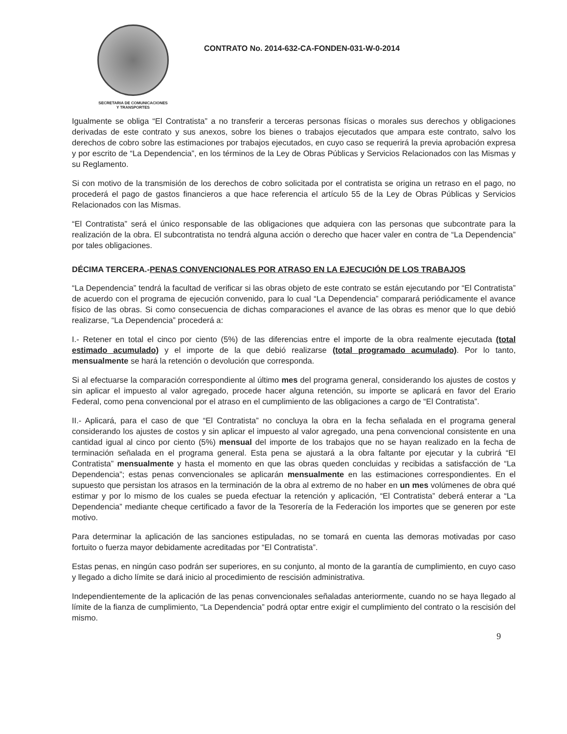SECRETARIA DE COMUNICACIONES
Y TRANSPORTES
CONTRATO No. 2014-632-CA-FONDEN-031-W-0-2014
Igualmente se obliga “El Contratista” a no transferir a terceras personas físicas o morales sus derechos y obligaciones derivadas de este contrato y sus anexos, sobre los bienes o trabajos ejecutados que ampara este contrato, salvo los derechos de cobro sobre las estimaciones por trabajos ejecutados, en cuyo caso se requerirá la previa aprobación expresa y por escrito de “La Dependencia”, en los términos de la Ley de Obras Públicas y Servicios Relacionados con las Mismas y su Reglamento.
Si con motivo de la transmisión de los derechos de cobro solicitada por el contratista se origina un retraso en el pago, no procederá el pago de gastos financieros a que hace referencia el artículo 55 de la Ley de Obras Públicas y Servicios Relacionados con las Mismas.
“El Contratista” será el único responsable de las obligaciones que adquiera con las personas que subcontrate para la realización de la obra. El subcontratista no tendrá alguna acción o derecho que hacer valer en contra de “La Dependencia” por tales obligaciones.
DÉCIMA TERCERA.-PENAS CONVENCIONALES POR ATRASO EN LA EJECUCIÓN DE LOS TRABAJOS
“La Dependencia” tendrá la facultad de verificar si las obras objeto de este contrato se están ejecutando por “El Contratista” de acuerdo con el programa de ejecución convenido, para lo cual “La Dependencia” comparará periódicamente el avance físico de las obras. Si como consecuencia de dichas comparaciones el avance de las obras es menor que lo que debió realizarse, “La Dependencia” procederá a:
I.- Retener en total el cinco por ciento (5%) de las diferencias entre el importe de la obra realmente ejecutada (total estimado acumulado) y el importe de la que debió realizarse (total programado acumulado). Por lo tanto, mensualmente se hará la retención o devolución que corresponda.
Si al efectuarse la comparación correspondiente al último mes del programa general, considerando los ajustes de costos y sin aplicar el impuesto al valor agregado, procede hacer alguna retención, su importe se aplicará en favor del Erario Federal, como pena convencional por el atraso en el cumplimiento de las obligaciones a cargo de “El Contratista”.
II.- Aplicará, para el caso de que “El Contratista” no concluya la obra en la fecha señalada en el programa general considerando los ajustes de costos y sin aplicar el impuesto al valor agregado, una pena convencional consistente en una cantidad igual al cinco por ciento (5%) mensual del importe de los trabajos que no se hayan realizado en la fecha de terminación señalada en el programa general. Esta pena se ajustará a la obra faltante por ejecutar y la cubrirá “El Contratista” mensualmente y hasta el momento en que las obras queden concluidas y recibidas a satisfacción de “La Dependencia”; estas penas convencionales se aplicarán mensualmente en las estimaciones correspondientes. En el supuesto que persistan los atrasos en la terminación de la obra al extremo de no haber en un mes volúmenes de obra qué estimar y por lo mismo de los cuales se pueda efectuar la retención y aplicación, “El Contratista” deberá enterar a “La Dependencia” mediante cheque certificado a favor de la Tesorería de la Federación los importes que se generen por este motivo.
Para determinar la aplicación de las sanciones estipuladas, no se tomará en cuenta las demoras motivadas por caso fortuito o fuerza mayor debidamente acreditadas por “El Contratista”.
Estas penas, en ningún caso podrán ser superiores, en su conjunto, al monto de la garantía de cumplimiento, en cuyo caso y llegado a dicho límite se dará inicio al procedimiento de rescisión administrativa.
Independientemente de la aplicación de las penas convencionales señaladas anteriormente, cuando no se haya llegado al límite de la fianza de cumplimiento, “La Dependencia” podrá optar entre exigir el cumplimiento del contrato o la rescisión del mismo.
9